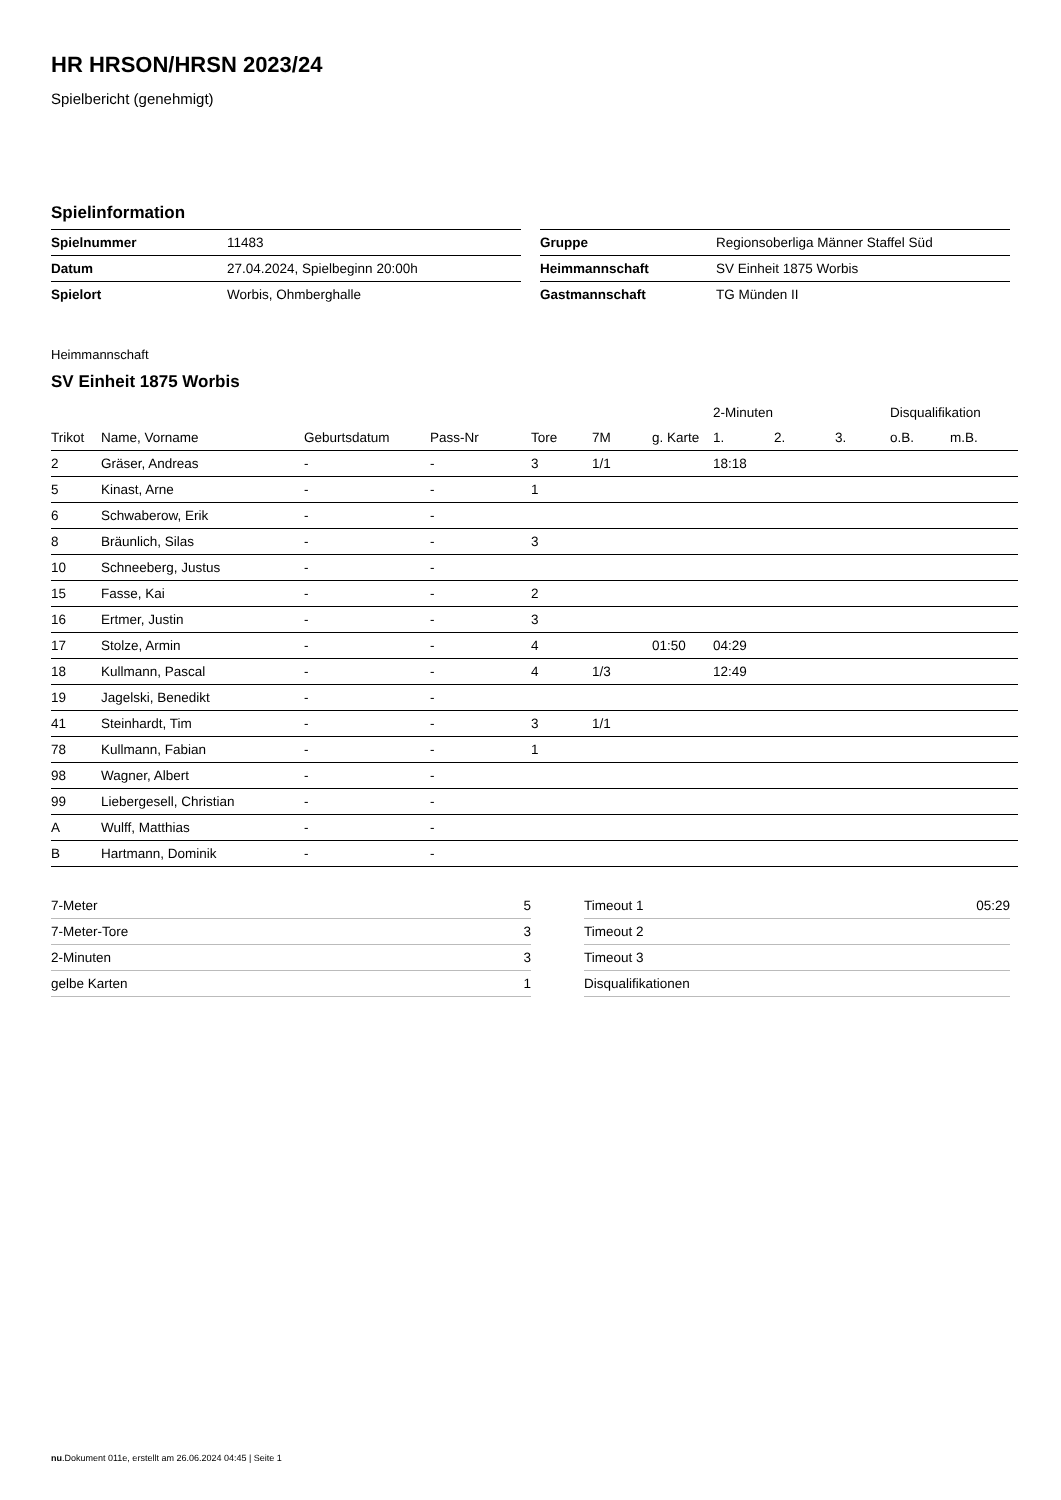HR HRSON/HRSN 2023/24
Spielbericht (genehmigt)
Spielinformation
| Spielnummer | 11483 |
| Datum | 27.04.2024, Spielbeginn 20:00h |
| Spielort | Worbis, Ohmberghalle |
| Gruppe | Regionsoberliga Männer Staffel Süd |
| Heimmannschaft | SV Einheit 1875 Worbis |
| Gastmannschaft | TG Münden II |
Heimmannschaft
SV Einheit 1875 Worbis
| | | | | | | | 2-Minuten | | | Disqualifikation | |
| --- | --- | --- | --- | --- | --- | --- | --- | --- | --- | --- | --- |
| Trikot | Name, Vorname | Geburtsdatum | Pass-Nr | Tore | 7M | g. Karte | 1. | 2. | 3. | o.B. | m.B. |
| 2 | Gräser, Andreas | - | - | 3 | 1/1 | | 18:18 | | | | |
| 5 | Kinast, Arne | - | - | 1 | | | | | | | |
| 6 | Schwaberow, Erik | - | - | | | | | | | | |
| 8 | Bräunlich, Silas | - | - | 3 | | | | | | | |
| 10 | Schneeberg, Justus | - | - | | | | | | | | |
| 15 | Fasse, Kai | - | - | 2 | | | | | | | |
| 16 | Ertmer, Justin | - | - | 3 | | | | | | | |
| 17 | Stolze, Armin | - | - | 4 | | 01:50 | 04:29 | | | | |
| 18 | Kullmann, Pascal | - | - | 4 | 1/3 | | 12:49 | | | | |
| 19 | Jagelski, Benedikt | - | - | | | | | | | | |
| 41 | Steinhardt, Tim | - | - | 3 | 1/1 | | | | | | |
| 78 | Kullmann, Fabian | - | - | 1 | | | | | | | |
| 98 | Wagner, Albert | - | - | | | | | | | | |
| 99 | Liebergesell, Christian | - | - | | | | | | | | |
| A | Wulff, Matthias | - | - | | | | | | | | |
| B | Hartmann, Dominik | - | - | | | | | | | | |
| 7-Meter | 5 |
| 7-Meter-Tore | 3 |
| 2-Minuten | 3 |
| gelbe Karten | 1 |
| Timeout 1 | 05:29 |
| Timeout 2 | |
| Timeout 3 | |
| Disqualifikationen | |
nu.Dokument 011e, erstellt am 26.06.2024 04:45 | Seite 1